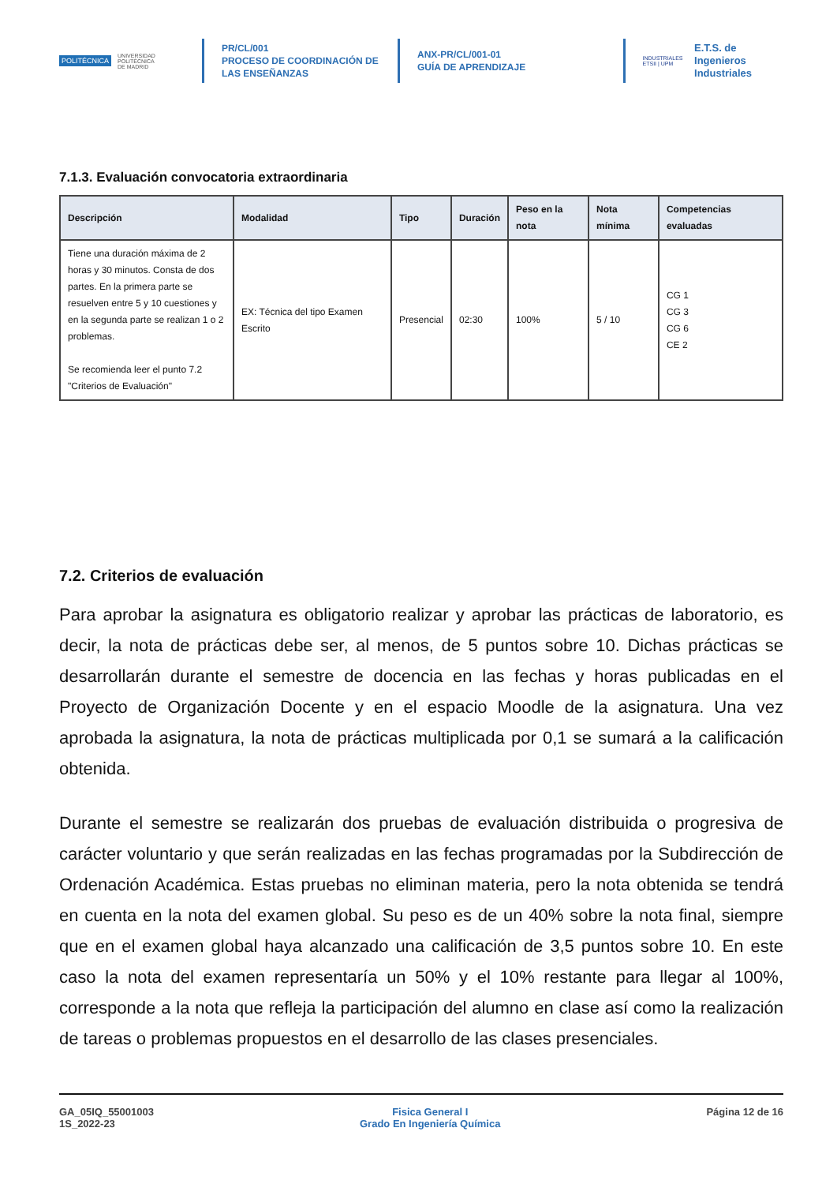POLITÉCNICA UNIVERSIDAD
POLITÉCNICA
DE MADRID
PR/CL/001
PROCESO DE COORDINACIÓN DE
LAS ENSEÑANZAS
ANX-PR/CL/001-01
GUÍA DE APRENDIZAJE
INDUSTRIALES
ETSII | UPM
E.T.S. de Ingenieros
Industriales
7.1.3. Evaluación convocatoria extraordinaria
| Descripción | Modalidad | Tipo | Duración | Peso en la nota | Nota mínima | Competencias evaluadas |
| --- | --- | --- | --- | --- | --- | --- |
| Tiene una duración máxima de 2 horas y 30 minutos. Consta de dos partes. En la primera parte se resuelven entre 5 y 10 cuestiones y en la segunda parte se realizan 1 o 2 problemas. Se recomienda leer el punto 7.2 "Criterios de Evaluación" | EX: Técnica del tipo Examen Escrito | Presencial | 02:30 | 100% | 5 / 10 | CG 1 CG 3 CG 6 CE 2 |
7.2. Criterios de evaluación
Para aprobar la asignatura es obligatorio realizar y aprobar las prácticas de laboratorio, es decir, la nota de prácticas debe ser, al menos, de 5 puntos sobre 10. Dichas prácticas se desarrollarán durante el semestre de docencia en las fechas y horas publicadas en el Proyecto de Organización Docente y en el espacio Moodle de la asignatura. Una vez aprobada la asignatura, la nota de prácticas multiplicada por 0,1 se sumará a la calificación obtenida.
Durante el semestre se realizarán dos pruebas de evaluación distribuida o progresiva de carácter voluntario y que serán realizadas en las fechas programadas por la Subdirección de Ordenación Académica. Estas pruebas no eliminan materia, pero la nota obtenida se tendrá en cuenta en la nota del examen global. Su peso es de un 40% sobre la nota final, siempre que en el examen global haya alcanzado una calificación de 3,5 puntos sobre 10. En este caso la nota del examen representaría un 50% y el 10% restante para llegar al 100%, corresponde a la nota que refleja la participación del alumno en clase así como la realización de tareas o problemas propuestos en el desarrollo de las clases presenciales.
GA_05IQ_55001003
1S_2022-23
Fisica General I
Grado En Ingeniería Química
Página 12 de 16